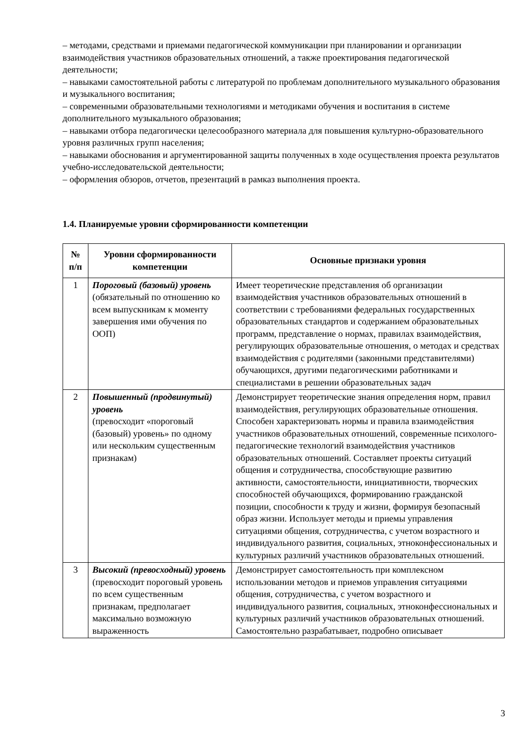– методами, средствами и приемами педагогической коммуникации при планировании и организации взаимодействия участников образовательных отношений, а также проектирования педагогической деятельности;
– навыками самостоятельной работы с литературой по проблемам дополнительного музыкального образования и музыкального воспитания;
– современными образовательными технологиями и методиками обучения и воспитания в системе дополнительного музыкального образования;
– навыками отбора педагогически целесообразного материала для повышения культурно-образовательного уровня различных групп населения;
– навыками обоснования и аргументированной защиты полученных в ходе осуществления проекта результатов учебно-исследовательской деятельности;
– оформления обзоров, отчетов, презентаций в рамказ выполнения проекта.
1.4. Планируемые уровни сформированности компетенции
| № п/п | Уровни сформированности компетенции | Основные признаки уровня |
| --- | --- | --- |
| 1 | Пороговый (базовый) уровень (обязательный по отношению ко всем выпускникам к моменту завершения ими обучения по ООП) | Имеет теоретические представления об организации взаимодействия участников образовательных отношений в соответствии с требованиями федеральных государственных образовательных стандартов и содержанием образовательных программ, представление о нормах, правилах взаимодействия, регулирующих образовательные отношения, о методах и средствах взаимодействия с родителями (законными представителями) обучающихся, другими педагогическими работниками и специалистами в решении образовательных задач |
| 2 | Повышенный (продвинутый) уровень (превосходит «пороговый (базовый) уровень» по одному или нескольким существенным признакам) | Демонстрирует теоретические знания определения норм, правил взаимодействия, регулирующих образовательные отношения. Способен характеризовать нормы и правила взаимодействия участников образовательных отношений, современные психолого-педагогические технологий взаимодействия участников образовательных отношений. Составляет проекты ситуаций общения и сотрудничества, способствующие развитию активности, самостоятельности, инициативности, творческих способностей обучающихся, формированию гражданской позиции, способности к труду и жизни, формируя безопасный образ жизни. Использует методы и приемы управления ситуациями общения, сотрудничества, с учетом возрастного и индивидуального развития, социальных, этноконфессиональных и культурных различий участников образовательных отношений. |
| 3 | Высокий (превосходный) уровень (превосходит пороговый уровень по всем существенным признакам, предполагает максимально возможную выраженность | Демонстрирует самостоятельность при комплексном использовании методов и приемов управления ситуациями общения, сотрудничества, с учетом возрастного и индивидуального развития, социальных, этноконфессиональных и культурных различий участников образовательных отношений. Самостоятельно разрабатывает, подробно описывает |
3